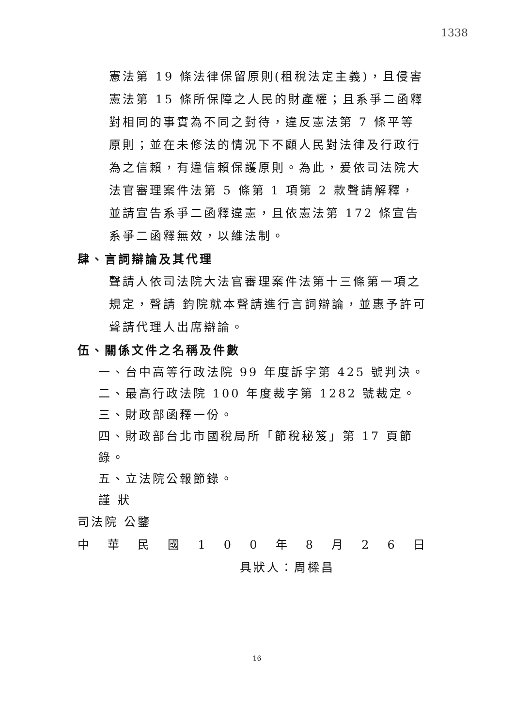1338
憲法第 19 條法律保留原則(租稅法定主義)，且侵害憲法第 15 條所保障之人民的財產權；且系爭二函釋對相同的事實為不同之對待，違反憲法第 7 條平等原則；並在未修法的情況下不顧人民對法律及行政行為之信賴，有違信賴保護原則。為此，爰依司法院大法官審理案件法第 5 條第 1 項第 2 款聲請解釋，並請宣告系爭二函釋違憲，且依憲法第 172 條宣告系爭二函釋無效，以維法制。
肆、言詞辯論及其代理
聲請人依司法院大法官審理案件法第十三條第一項之規定，聲請 鈞院就本聲請進行言詞辯論，並惠予許可聲請代理人出席辯論。
伍、關係文件之名稱及件數
一、台中高等行政法院 99 年度訴字第 425 號判決。
二、最高行政法院 100 年度裁字第 1282 號裁定。
三、財政部函釋一份。
四、財政部台北市國稅局所「節稅秘笈」第 17 頁節錄。
五、立法院公報節錄。
謹 狀
司法院 公鑒
中 華 民 國 1 0 0 年 8 月 2 6 日
具狀人：周樑昌
16